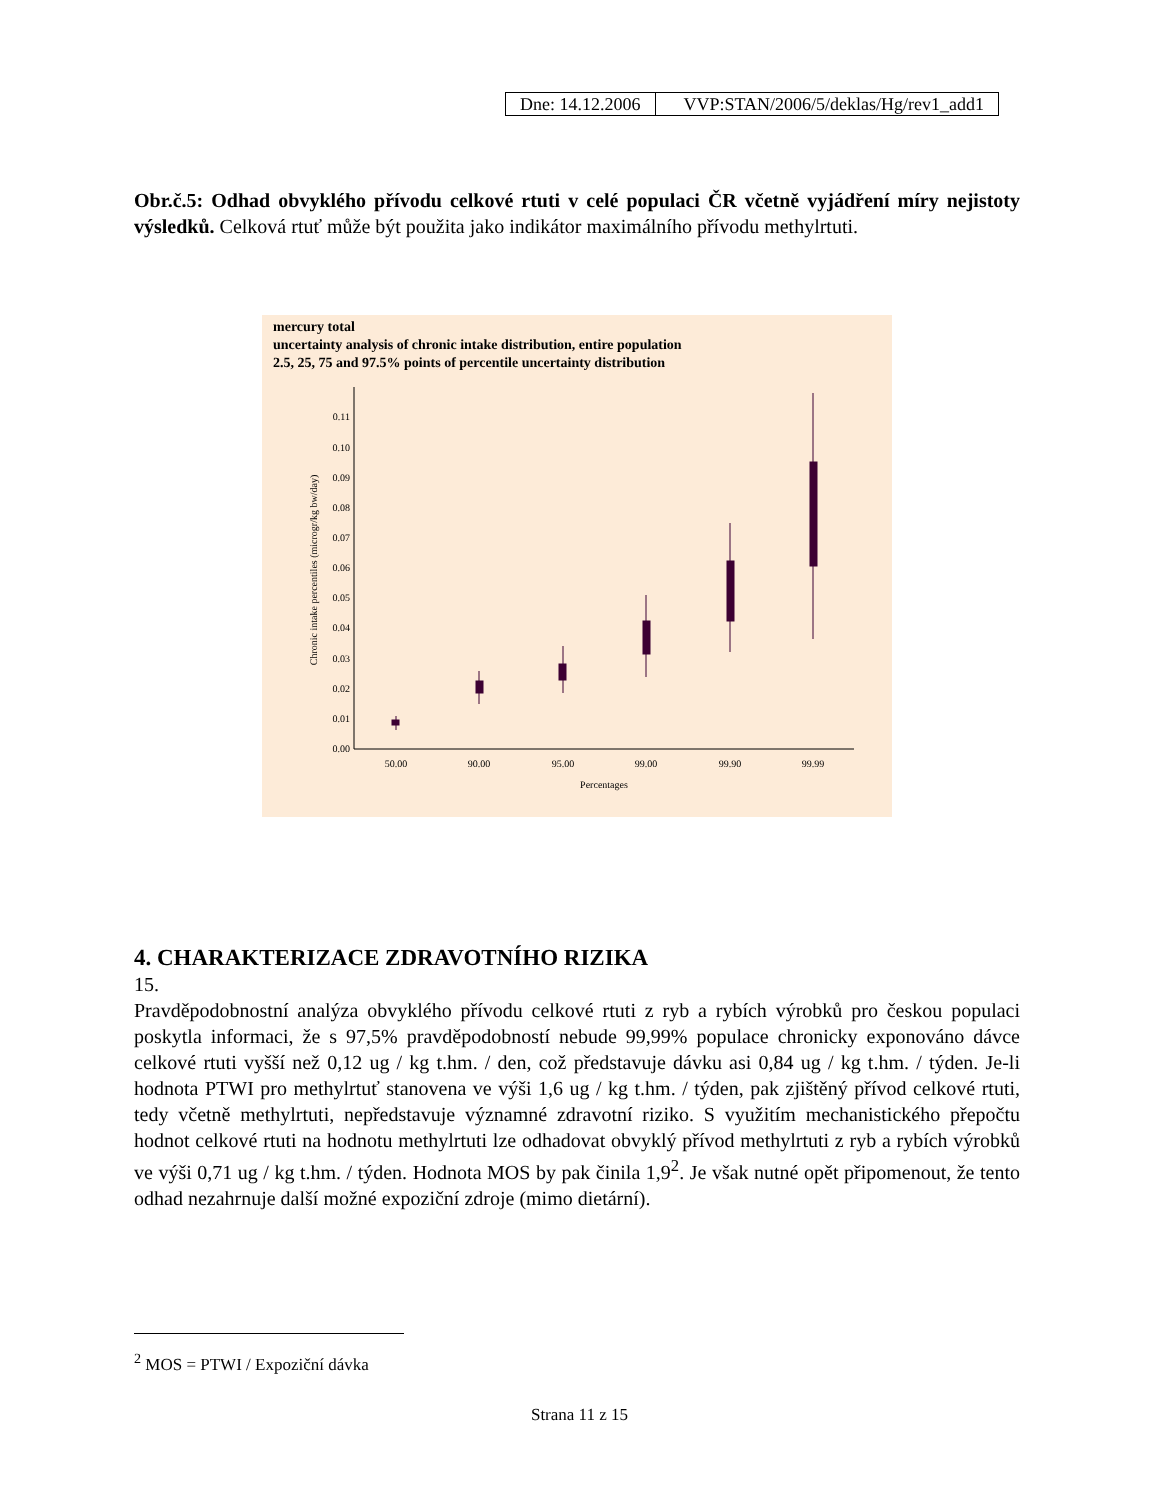| Dne: 14.12.2006 | VVP:STAN/2006/5/deklas/Hg/rev1_add1 |
Obr.č.5: Odhad obvyklého přívodu celkové rtuti v celé populaci ČR včetně vyjádření míry nejistoty výsledků. Celková rtuť může být použita jako indikátor maximálního přívodu methylrtuti.
mercury total
uncertainty analysis of chronic intake distribution, entire population
2.5, 25, 75 and 97.5% points of percentile uncertainty distribution
0.00
0.01
0.02
0.03
0.04
0.05
0.06
0.07
0.08
0.09
0.10
0.11
50.00
90.00
95.00
99.00
99.90
99.99
Percentages
Chronic intake percentiles (microgr/kg bw/day)
4. CHARAKTERIZACE ZDRAVOTNÍHO RIZIKA
15.
Pravděpodobnostní analýza obvyklého přívodu celkové rtuti z ryb a rybích výrobků pro českou populaci poskytla informaci, že s 97,5% pravděpodobností nebude 99,99% populace chronicky exponováno dávce celkové rtuti vyšší než 0,12 ug / kg t.hm. / den, což představuje dávku asi 0,84 ug / kg t.hm. / týden. Je-li hodnota PTWI pro methylrtuť stanovena ve výši 1,6 ug / kg t.hm. / týden, pak zjištěný přívod celkové rtuti, tedy včetně methylrtuti, nepředstavuje významné zdravotní riziko. S využitím mechanistického přepočtu hodnot celkové rtuti na hodnotu methylrtuti lze odhadovat obvyklý přívod methylrtuti z ryb a rybích výrobků ve výši 0,71 ug / kg t.hm. / týden. Hodnota MOS by pak činila 1,9<sup>2</sup>. Je však nutné opět připomenout, že tento odhad nezahrnuje další možné expoziční zdroje (mimo dietární).
<sup>2</sup> MOS = PTWI / Expoziční dávka
Strana 11 z 15